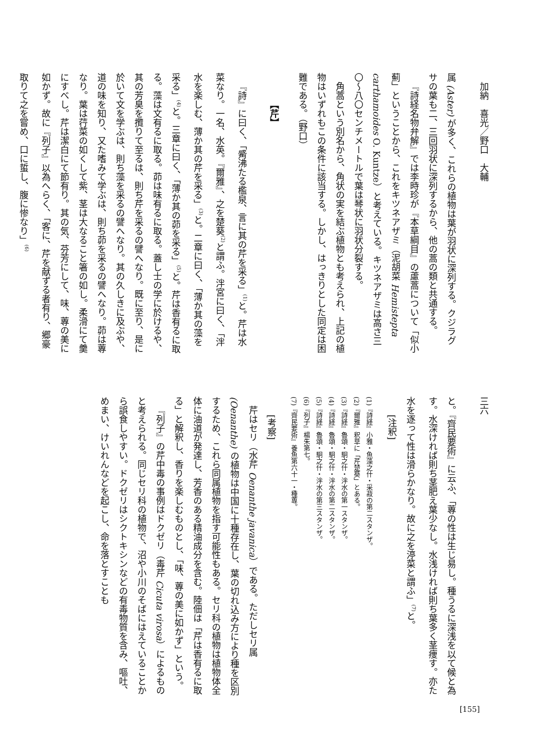加納　喜光／野口　大輔
属 (Aster) が多く、これらの植物は葉が羽状に深列する。クジラグサの葉も二、三回羽状に深列するから、他の蒿の類と共通する。
『詩経名物弁解』では李時珍が『本草綱目』の藘蒿について「似小薊」ということから、これをキツネアザミ（泥胡菜 Hemistepta carthamoides O. Kuntze）と考えている。キツネアザミは高さ三〇〜八〇センチメートルで葉は琴状に羽状分裂する。
角蒿という別名から、角状の実を結ぶ植物とも考えられ、上記の植物はいずれもこの条件に該当する。しかし、はっきりとした同定は困難である。（野口）
【芹】
『詩』に曰く、「觱沸たる檻泉、言に其の芹を采る」<sup>(1)</sup>と。芹は水菜なり。一名、水英。『爾雅』、之を楚葵<sup>(2)</sup>と謂ふ。泮宮に曰く、「泮水を楽しむ、薄か其の芹を采る」<sup>(3)</sup>と。二章に曰く、「薄か其の藻を采る」<sup>(4)</sup>と。三章に曰く、「薄か其の茆を采る」<sup>(5)</sup>と。芹は香有るに取る。藻は文有るに取る。茆は味有るに取る。蓋し士の学に於けるや、其の芳臭を攬りて至るは、則ち芹を采るの譬へなり。既に至り、是に於いて文を学ぶは、則ち藻を采るの譬へなり。其の久しきに及ぶや、道の味を知り、又た嗜みて学ぶは、則ち茆を采るの譬へなり。茆は蓴なり。葉は荇菜の如くして紫、茎は大なること箸の如し。柔滑にて羹にすべし。芹は潔白にて節有り。其の気、芬芳にして、味、蓴の美に如かず。故に『列子』以為へらく、「客に、芹を献ずる者有り、郷豪取りて之を嘗め、口に蜇し、腹に惨なり」<sup>(6)</sup>
三六
と。『齊民要術』に云ふ、「蓴の性は生じ易し。種うるに深浅を以て候と為す。水深ければ則ち茎肥え葉少なし。水浅ければ則ち葉多く茎痩す。亦た水を逐って性は滑らかなり。故に之を渟菜と謂ふ」<sup>(7)</sup>と。
[注釈]
(1)『詩経』小雅・魚藻之什・采菽の第二スタンザ。
(2)『爾雅』釈草に「芹楚葵」とある。
(3)『詩経』魯頌・駉之什・泮水の第一スタンザ。
(4)『詩経』魯頌・駉之什・泮水の第二スタンザ。
(5)『詩経』魯頌・駉之什・泮水の第三スタンザ。
(6)『列子』楊朱第七。
(7)『齊民要術』養魚第六十一・種蓴。
[考察]
芹はセリ（水芹 Oenanthe javanica）である。ただしセリ属 (Oenanthe) の植物は中国に十種存在し、葉の切れ込み方により種を区別するため、これら同属植物を指す可能性もある。セリ科の植物は植物体全体に油道が発達し、芳香のある精油成分を含む。陸佃は「芹は香有るに取る」と解釈し、香りを楽しむものとし、「味、蓴の美に如かず」という。
『列子』の芹中毒の事例はドクゼリ（毒芹 Cicuta virosa）によるものと考えられる。同じセリ科の植物で、沼や小川のそばにはえていることから誤食しやすい。ドクゼリはシクトキシンなどの有毒物質を含み、嘔吐、めまい、けいれんなどを起こし、命を落とすことも
[155]